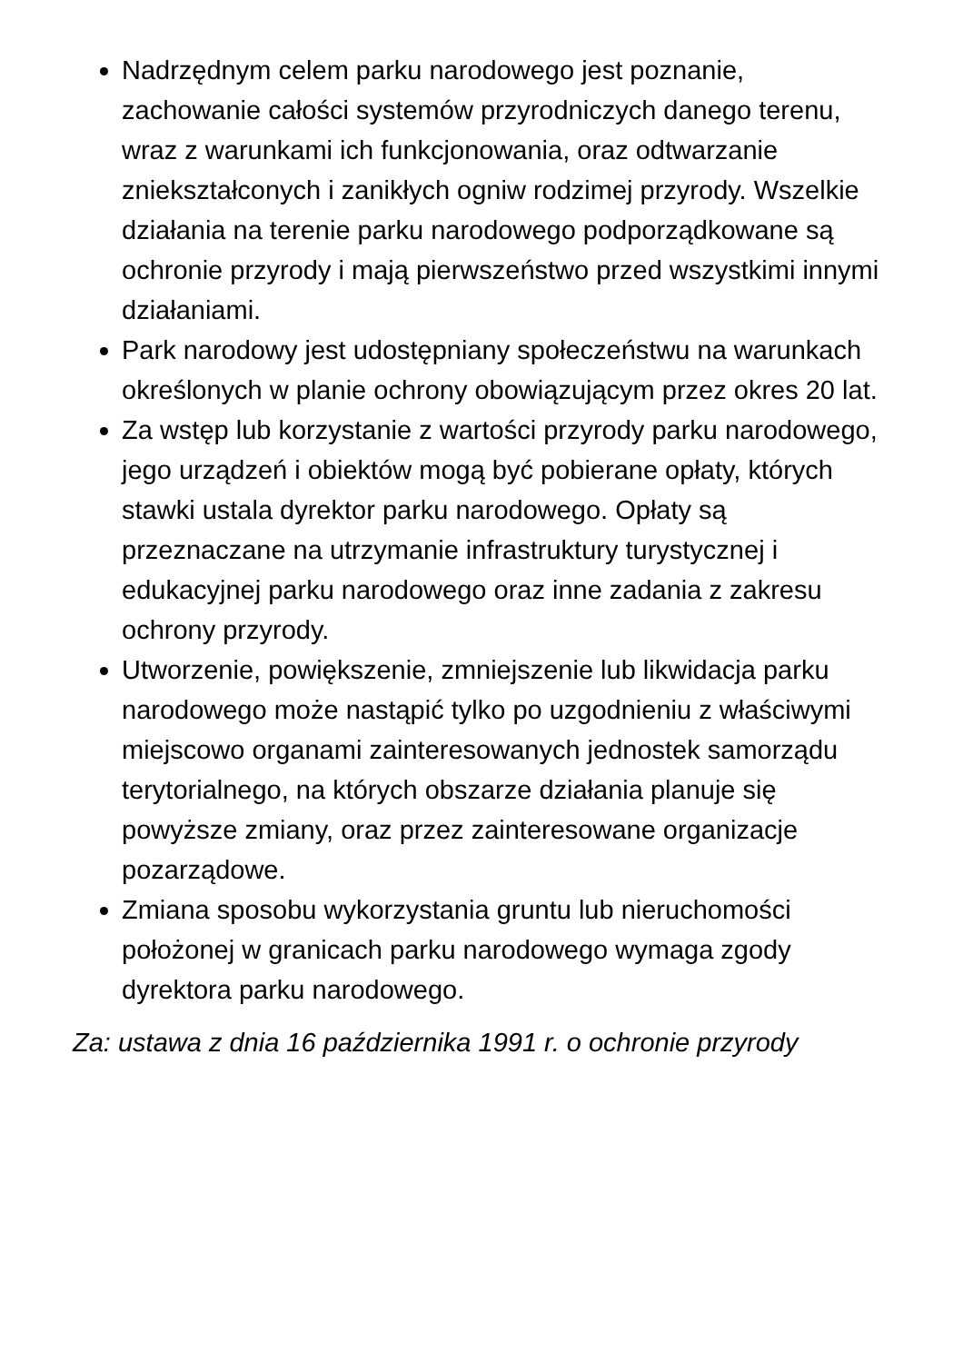Nadrzędnym celem parku narodowego jest poznanie, zachowanie całości systemów przyrodniczych danego terenu, wraz z warunkami ich funkcjonowania, oraz odtwarzanie zniekształconych i zanikłych ogniw rodzimej przyrody. Wszelkie działania na terenie parku narodowego podporządkowane są ochronie przyrody i mają pierwszeństwo przed wszystkimi innymi działaniami.
Park narodowy jest udostępniany społeczeństwu na warunkach określonych w planie ochrony obowiązującym przez okres 20 lat.
Za wstęp lub korzystanie z wartości przyrody parku narodowego, jego urządzeń i obiektów mogą być pobierane opłaty, których stawki ustala dyrektor parku narodowego. Opłaty są przeznaczane na utrzymanie infrastruktury turystycznej i edukacyjnej parku narodowego oraz inne zadania z zakresu ochrony przyrody.
Utworzenie, powiększenie, zmniejszenie lub likwidacja parku narodowego może nastąpić tylko po uzgodnieniu z właściwymi miejscowo organami zainteresowanych jednostek samorządu terytorialnego, na których obszarze działania planuje się powyższe zmiany, oraz przez zainteresowane organizacje pozarządowe.
Zmiana sposobu wykorzystania gruntu lub nieruchomości położonej w granicach parku narodowego wymaga zgody dyrektora parku narodowego.
Za: ustawa z dnia 16 października 1991 r. o ochronie przyrody